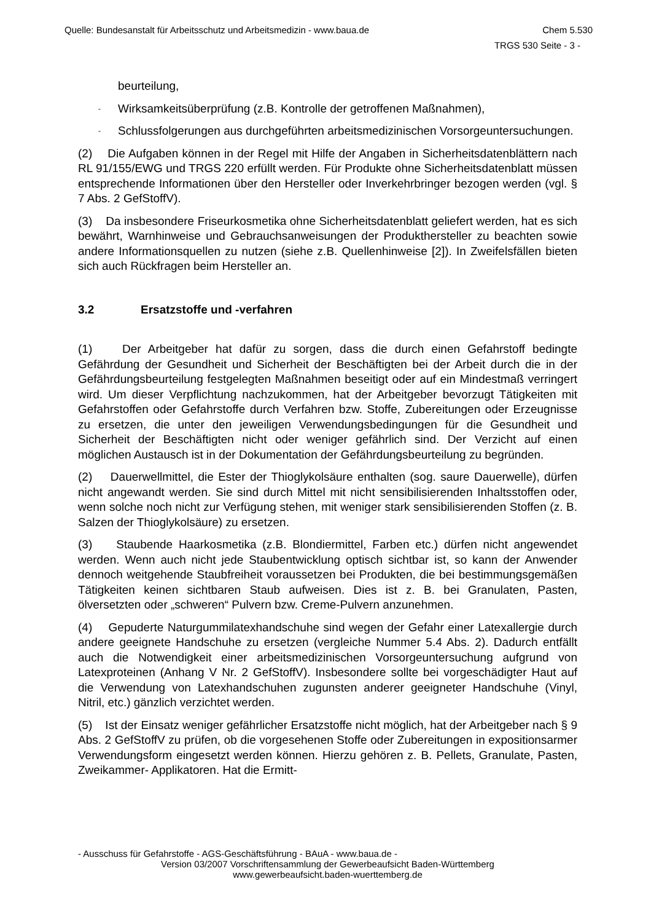Quelle: Bundesanstalt für Arbeitsschutz und Arbeitsmedizin - www.baua.de Chem 5.530
TRGS 530 Seite - 3 -
beurteilung,
- Wirksamkeitsüberprüfung (z.B. Kontrolle der getroffenen Maßnahmen),
- Schlussfolgerungen aus durchgeführten arbeitsmedizinischen Vorsorgeuntersuchungen.
(2) Die Aufgaben können in der Regel mit Hilfe der Angaben in Sicherheitsdatenblättern nach RL 91/155/EWG und TRGS 220 erfüllt werden. Für Produkte ohne Sicherheitsdatenblatt müssen entsprechende Informationen über den Hersteller oder Inverkehrbringer bezogen werden (vgl. § 7 Abs. 2 GefStoffV).
(3) Da insbesondere Friseurkosmetika ohne Sicherheitsdatenblatt geliefert werden, hat es sich bewährt, Warnhinweise und Gebrauchsanweisungen der Produkthersteller zu beachten sowie andere Informationsquellen zu nutzen (siehe z.B. Quellenhinweise [2]). In Zweifelsfällen bieten sich auch Rückfragen beim Hersteller an.
3.2 Ersatzstoffe und -verfahren
(1) Der Arbeitgeber hat dafür zu sorgen, dass die durch einen Gefahrstoff bedingte Gefährdung der Gesundheit und Sicherheit der Beschäftigten bei der Arbeit durch die in der Gefährdungsbeurteilung festgelegten Maßnahmen beseitigt oder auf ein Mindestmaß verringert wird. Um dieser Verpflichtung nachzukommen, hat der Arbeitgeber bevorzugt Tätigkeiten mit Gefahrstoffen oder Gefahrstoffe durch Verfahren bzw. Stoffe, Zubereitungen oder Erzeugnisse zu ersetzen, die unter den jeweiligen Verwendungsbedingungen für die Gesundheit und Sicherheit der Beschäftigten nicht oder weniger gefährlich sind. Der Verzicht auf einen möglichen Austausch ist in der Dokumentation der Gefährdungsbeurteilung zu begründen.
(2) Dauerwellmittel, die Ester der Thioglykolsäure enthalten (sog. saure Dauerwelle), dürfen nicht angewandt werden. Sie sind durch Mittel mit nicht sensibilisierenden Inhaltsstoffen oder, wenn solche noch nicht zur Verfügung stehen, mit weniger stark sensibilisierenden Stoffen (z. B. Salzen der Thioglykolsäure) zu ersetzen.
(3) Staubende Haarkosmetika (z.B. Blondiermittel, Farben etc.) dürfen nicht angewendet werden. Wenn auch nicht jede Staubentwicklung optisch sichtbar ist, so kann der Anwender dennoch weitgehende Staubfreiheit voraussetzen bei Produkten, die bei bestimmungsgemäßen Tätigkeiten keinen sichtbaren Staub aufweisen. Dies ist z. B. bei Granulaten, Pasten, ölversetzten oder „schweren“ Pulvern bzw. Creme-Pulvern anzunehmen.
(4) Gepuderte Naturgummilatexhandschuhe sind wegen der Gefahr einer Latexallergie durch andere geeignete Handschuhe zu ersetzen (vergleiche Nummer 5.4 Abs. 2). Dadurch entfällt auch die Notwendigkeit einer arbeitsmedizinischen Vorsorgeuntersuchung aufgrund von Latexproteinen (Anhang V Nr. 2 GefStoffV). Insbesondere sollte bei vorgeschädigter Haut auf die Verwendung von Latexhandschuhen zugunsten anderer geeigneter Handschuhe (Vinyl, Nitril, etc.) gänzlich verzichtet werden.
(5) Ist der Einsatz weniger gefährlicher Ersatzstoffe nicht möglich, hat der Arbeitgeber nach § 9 Abs. 2 GefStoffV zu prüfen, ob die vorgesehenen Stoffe oder Zubereitungen in expositionsarmer Verwendungsform eingesetzt werden können. Hierzu gehören z. B. Pellets, Granulate, Pasten, Zweikammer- Applikatoren. Hat die Ermitt-
- Ausschuss für Gefahrstoffe - AGS-Geschäftsführung - BAuA - www.baua.de -
Version 03/2007 Vorschriftensammlung der Gewerbeaufsicht Baden-Württemberg
www.gewerbeaufsicht.baden-wuerttemberg.de